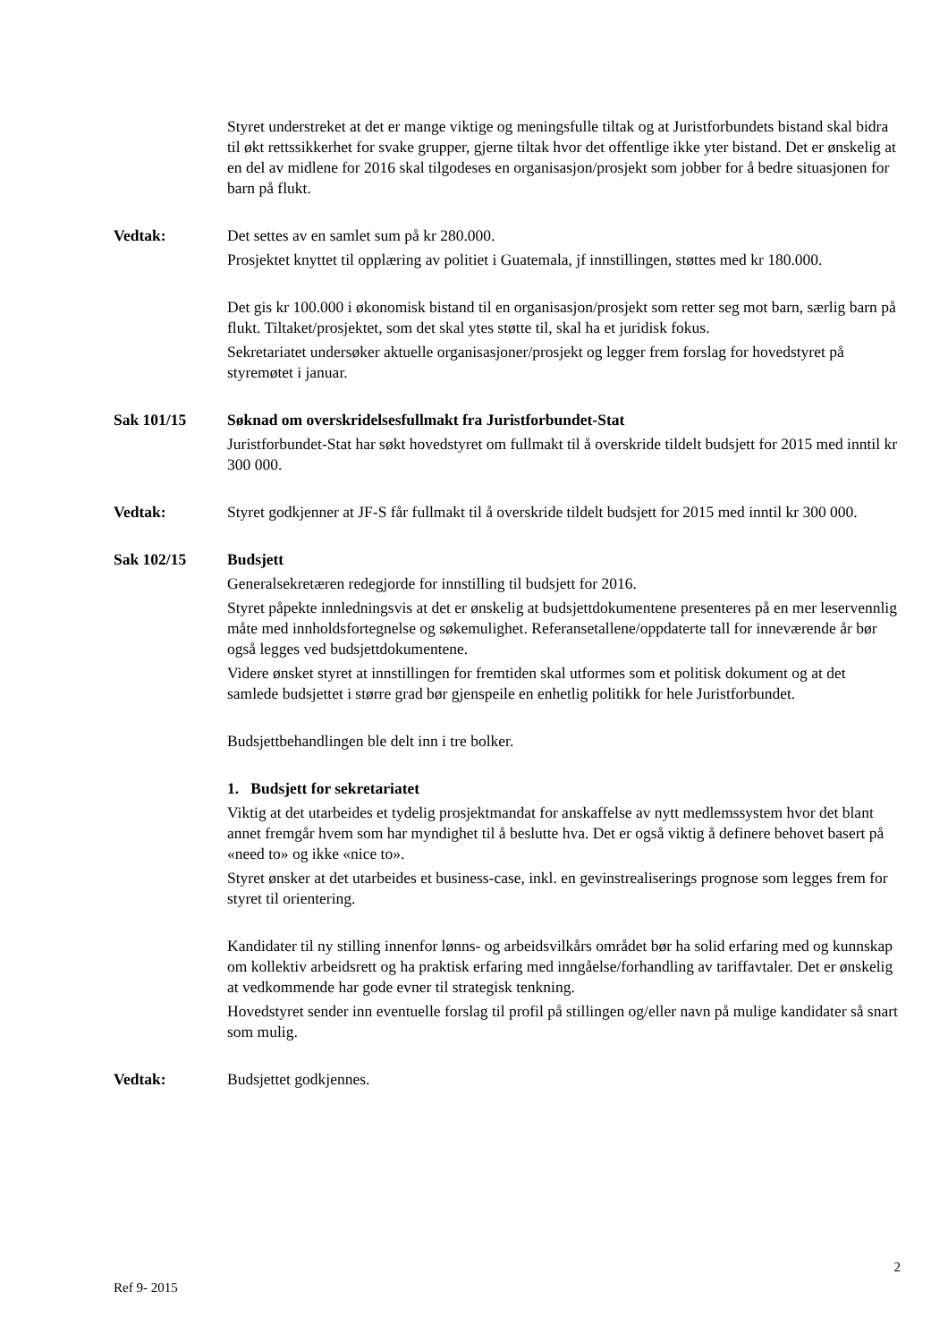Styret understreket at det er mange viktige og meningsfulle tiltak og at Juristforbundets bistand skal bidra til økt rettssikkerhet for svake grupper, gjerne tiltak hvor det offentlige ikke yter bistand. Det er ønskelig at en del av midlene for 2016 skal tilgodeses en organisasjon/prosjekt som jobber for å bedre situasjonen for barn på flukt.
Vedtak: Det settes av en samlet sum på kr 280.000.
Prosjektet knyttet til opplæring av politiet i Guatemala, jf innstillingen, støttes med kr 180.000.
Det gis kr 100.000 i økonomisk bistand til en organisasjon/prosjekt som retter seg mot barn, særlig barn på flukt. Tiltaket/prosjektet, som det skal ytes støtte til, skal ha et juridisk fokus.
Sekretariatet undersøker aktuelle organisasjoner/prosjekt og legger frem forslag for hovedstyret på styremøtet i januar.
Sak 101/15 Søknad om overskridelsesfullmakt fra Juristforbundet-Stat
Juristforbundet-Stat har søkt hovedstyret om fullmakt til å overskride tildelt budsjett for 2015 med inntil kr 300 000.
Vedtak: Styret godkjenner at JF-S får fullmakt til å overskride tildelt budsjett for 2015 med inntil kr 300 000.
Sak 102/15 Budsjett
Generalsekretæren redegjorde for innstilling til budsjett for 2016.
Styret påpekte innledningsvis at det er ønskelig at budsjettdokumentene presenteres på en mer leservennlig måte med innholdsfortegnelse og søkemulighet. Referansetallene/oppdaterte tall for inneværende år bør også legges ved budsjettdokumentene.
Videre ønsket styret at innstillingen for fremtiden skal utformes som et politisk dokument og at det samlede budsjettet i større grad bør gjenspeile en enhetlig politikk for hele Juristforbundet.
Budsjettbehandlingen ble delt inn i tre bolker.
1. Budsjett for sekretariatet
Viktig at det utarbeides et tydelig prosjektmandat for anskaffelse av nytt medlemssystem hvor det blant annet fremgår hvem som har myndighet til å beslutte hva. Det er også viktig å definere behovet basert på «need to» og ikke «nice to».
Styret ønsker at det utarbeides et business-case, inkl. en gevinstrealiserings prognose som legges frem for styret til orientering.
Kandidater til ny stilling innenfor lønns- og arbeidsvilkårs området bør ha solid erfaring med og kunnskap om kollektiv arbeidsrett og ha praktisk erfaring med inngåelse/forhandling av tariffavtaler. Det er ønskelig at vedkommende har gode evner til strategisk tenkning.
Hovedstyret sender inn eventuelle forslag til profil på stillingen og/eller navn på mulige kandidater så snart som mulig.
Vedtak: Budsjettet godkjennes.
2
Ref 9- 2015